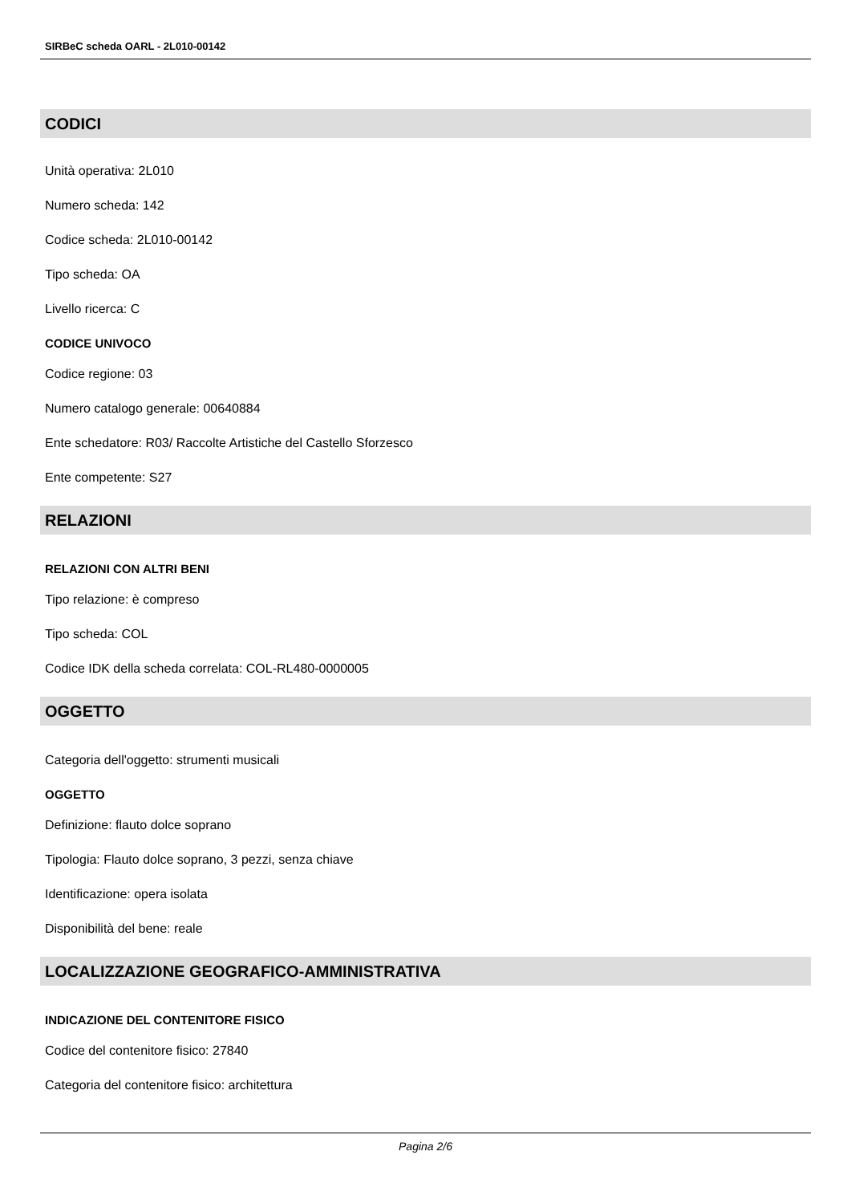SIRBeC scheda OARL - 2L010-00142
CODICI
Unità operativa: 2L010
Numero scheda: 142
Codice scheda: 2L010-00142
Tipo scheda: OA
Livello ricerca: C
CODICE UNIVOCO
Codice regione: 03
Numero catalogo generale: 00640884
Ente schedatore: R03/ Raccolte Artistiche del Castello Sforzesco
Ente competente: S27
RELAZIONI
RELAZIONI CON ALTRI BENI
Tipo relazione: è compreso
Tipo scheda: COL
Codice IDK della scheda correlata: COL-RL480-0000005
OGGETTO
Categoria dell'oggetto: strumenti musicali
OGGETTO
Definizione: flauto dolce soprano
Tipologia: Flauto dolce soprano, 3 pezzi, senza chiave
Identificazione: opera isolata
Disponibilità del bene: reale
LOCALIZZAZIONE GEOGRAFICO-AMMINISTRATIVA
INDICAZIONE DEL CONTENITORE FISICO
Codice del contenitore fisico: 27840
Categoria del contenitore fisico: architettura
Pagina 2/6